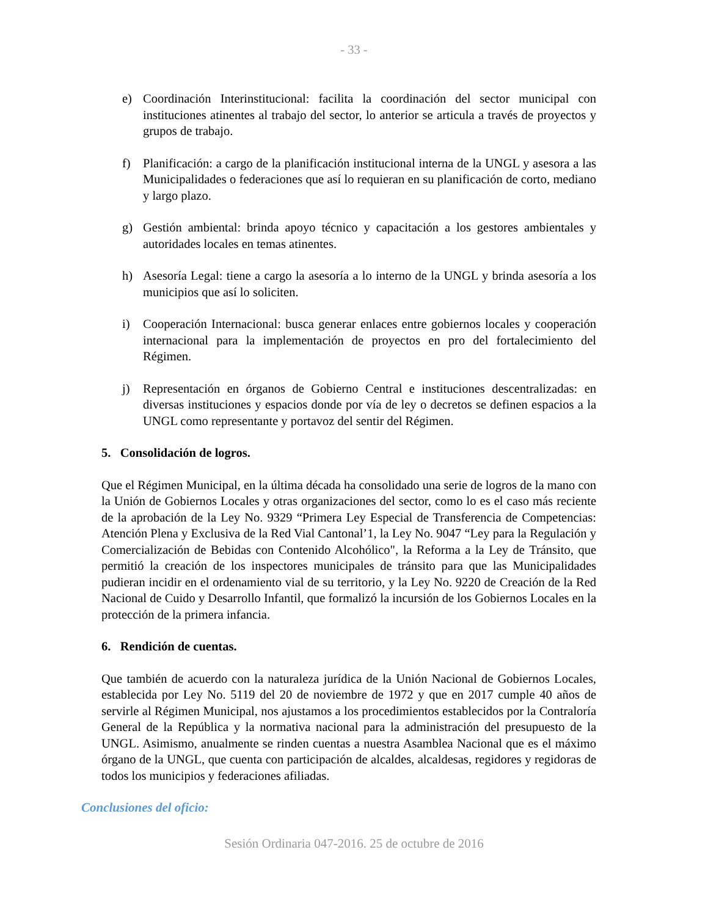- 33 -
e) Coordinación Interinstitucional: facilita la coordinación del sector municipal con instituciones atinentes al trabajo del sector, lo anterior se articula a través de proyectos y grupos de trabajo.
f) Planificación: a cargo de la planificación institucional interna de la UNGL y asesora a las Municipalidades o federaciones que así lo requieran en su planificación de corto, mediano y largo plazo.
g) Gestión ambiental: brinda apoyo técnico y capacitación a los gestores ambientales y autoridades locales en temas atinentes.
h) Asesoría Legal: tiene a cargo la asesoría a lo interno de la UNGL y brinda asesoría a los municipios que así lo soliciten.
i) Cooperación Internacional: busca generar enlaces entre gobiernos locales y cooperación internacional para la implementación de proyectos en pro del fortalecimiento del Régimen.
j) Representación en órganos de Gobierno Central e instituciones descentralizadas: en diversas instituciones y espacios donde por vía de ley o decretos se definen espacios a la UNGL como representante y portavoz del sentir del Régimen.
5. Consolidación de logros.
Que el Régimen Municipal, en la última década ha consolidado una serie de logros de la mano con la Unión de Gobiernos Locales y otras organizaciones del sector, como lo es el caso más reciente de la aprobación de la Ley No. 9329 “Primera Ley Especial de Transferencia de Competencias: Atención Plena y Exclusiva de la Red Vial Cantonal’1, la Ley No. 9047 “Ley para la Regulación y Comercialización de Bebidas con Contenido Alcohólico", la Reforma a la Ley de Tránsito, que permitió la creación de los inspectores municipales de tránsito para que las Municipalidades pudieran incidir en el ordenamiento vial de su territorio, y la Ley No. 9220 de Creación de la Red Nacional de Cuido y Desarrollo Infantil, que formalizó la incursión de los Gobiernos Locales en la protección de la primera infancia.
6. Rendición de cuentas.
Que también de acuerdo con la naturaleza jurídica de la Unión Nacional de Gobiernos Locales, establecida por Ley No. 5119 del 20 de noviembre de 1972 y que en 2017 cumple 40 años de servirle al Régimen Municipal, nos ajustamos a los procedimientos establecidos por la Contraloría General de la República y la normativa nacional para la administración del presupuesto de la UNGL. Asimismo, anualmente se rinden cuentas a nuestra Asamblea Nacional que es el máximo órgano de la UNGL, que cuenta con participación de alcaldes, alcaldesas, regidores y regidoras de todos los municipios y federaciones afiliadas.
Conclusiones del oficio:
Sesión Ordinaria 047-2016. 25 de octubre de 2016